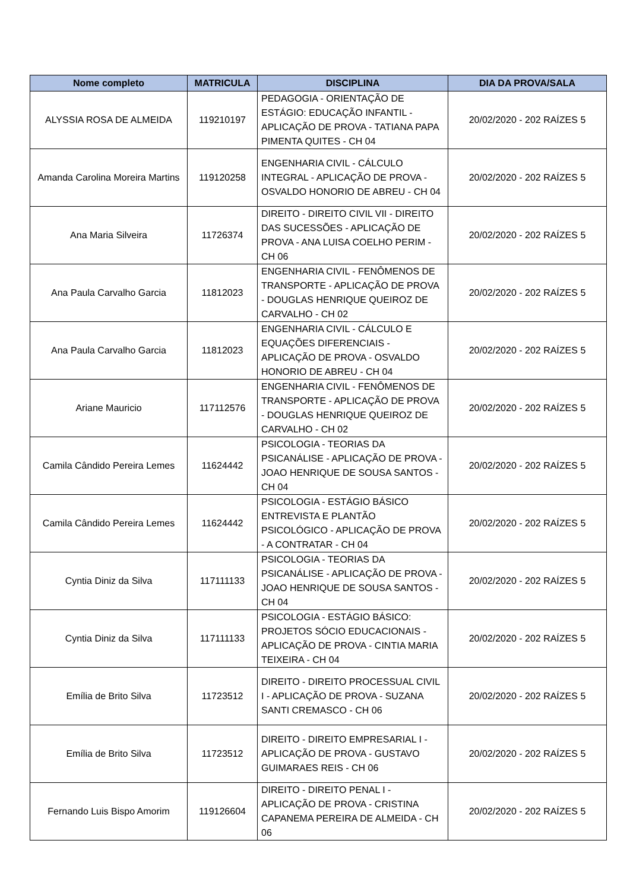| Nome completo | MATRICULA | DISCIPLINA | DIA DA PROVA/SALA |
| --- | --- | --- | --- |
| ALYSSIA ROSA DE ALMEIDA | 119210197 | PEDAGOGIA - ORIENTAÇÃO DE ESTÁGIO: EDUCAÇÃO INFANTIL - APLICAÇÃO DE PROVA - TATIANA PAPA PIMENTA QUITES - CH 04 | 20/02/2020 - 202 RAÍZES 5 |
| Amanda Carolina Moreira Martins | 119120258 | ENGENHARIA CIVIL - CÁLCULO INTEGRAL - APLICAÇÃO DE PROVA - OSVALDO HONORIO DE ABREU - CH 04 | 20/02/2020 - 202 RAÍZES 5 |
| Ana Maria Silveira | 11726374 | DIREITO - DIREITO CIVIL VII - DIREITO DAS SUCESSÕES - APLICAÇÃO DE PROVA - ANA LUISA COELHO PERIM - CH 06 | 20/02/2020 - 202 RAÍZES 5 |
| Ana Paula Carvalho Garcia | 11812023 | ENGENHARIA CIVIL - FENÔMENOS DE TRANSPORTE - APLICAÇÃO DE PROVA - DOUGLAS HENRIQUE QUEIROZ DE CARVALHO - CH 02 | 20/02/2020 - 202 RAÍZES 5 |
| Ana Paula Carvalho Garcia | 11812023 | ENGENHARIA CIVIL - CÁLCULO E EQUAÇÕES DIFERENCIAIS - APLICAÇÃO DE PROVA - OSVALDO HONORIO DE ABREU - CH 04 | 20/02/2020 - 202 RAÍZES 5 |
| Ariane Mauricio | 117112576 | ENGENHARIA CIVIL - FENÔMENOS DE TRANSPORTE - APLICAÇÃO DE PROVA - DOUGLAS HENRIQUE QUEIROZ DE CARVALHO - CH 02 | 20/02/2020 - 202 RAÍZES 5 |
| Camila Cândido Pereira Lemes | 11624442 | PSICOLOGIA - TEORIAS DA PSICANÁLISE - APLICAÇÃO DE PROVA - JOAO HENRIQUE DE SOUSA SANTOS - CH 04 | 20/02/2020 - 202 RAÍZES 5 |
| Camila Cândido Pereira Lemes | 11624442 | PSICOLOGIA - ESTÁGIO BÁSICO ENTREVISTA E PLANTÃO PSICOLÓGICO - APLICAÇÃO DE PROVA - A CONTRATAR - CH 04 | 20/02/2020 - 202 RAÍZES 5 |
| Cyntia Diniz da Silva | 117111133 | PSICOLOGIA - TEORIAS DA PSICANÁLISE - APLICAÇÃO DE PROVA - JOAO HENRIQUE DE SOUSA SANTOS - CH 04 | 20/02/2020 - 202 RAÍZES 5 |
| Cyntia Diniz da Silva | 117111133 | PSICOLOGIA - ESTÁGIO BÁSICO: PROJETOS SÓCIO EDUCACIONAIS - APLICAÇÃO DE PROVA - CINTIA MARIA TEIXEIRA - CH 04 | 20/02/2020 - 202 RAÍZES 5 |
| Emília de Brito Silva | 11723512 | DIREITO - DIREITO PROCESSUAL CIVIL I - APLICAÇÃO DE PROVA - SUZANA SANTI CREMASCO - CH 06 | 20/02/2020 - 202 RAÍZES 5 |
| Emília de Brito Silva | 11723512 | DIREITO - DIREITO EMPRESARIAL I - APLICAÇÃO DE PROVA - GUSTAVO GUIMARAES REIS - CH 06 | 20/02/2020 - 202 RAÍZES 5 |
| Fernando Luis Bispo Amorim | 119126604 | DIREITO - DIREITO PENAL I - APLICAÇÃO DE PROVA - CRISTINA CAPANEMA PEREIRA DE ALMEIDA - CH 06 | 20/02/2020 - 202 RAÍZES 5 |